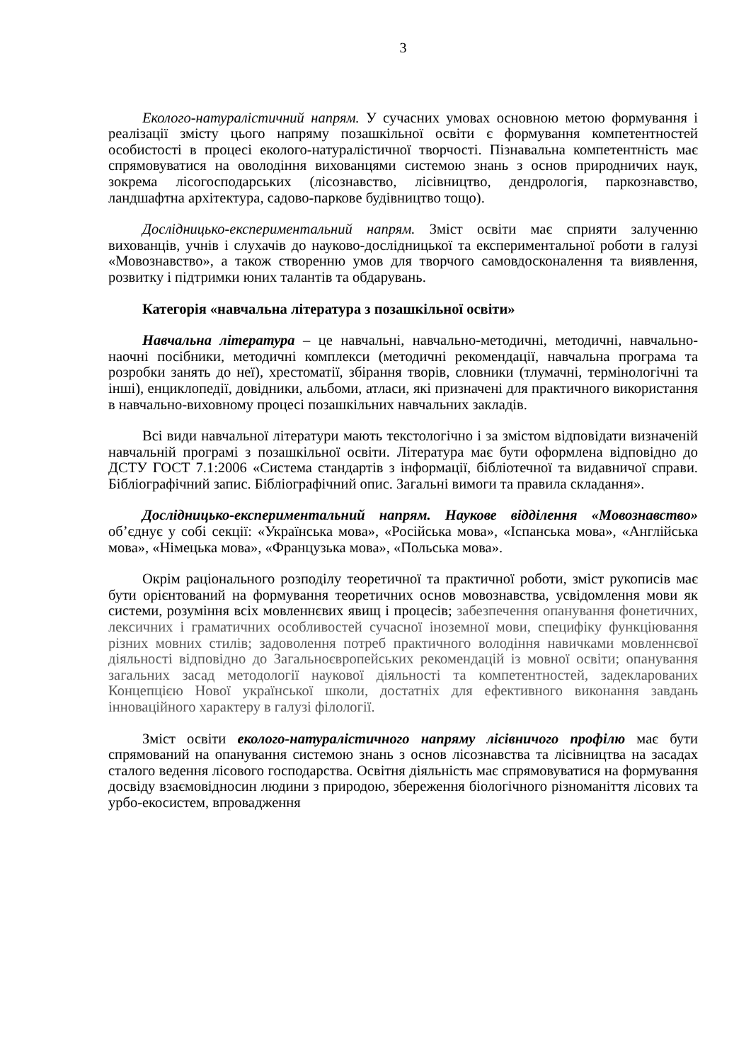3
Еколого-натуралістичний напрям. У сучасних умовах основною метою формування і реалізації змісту цього напряму позашкільної освіти є формування компетентностей особистості в процесі еколого-натуралістичної творчості. Пізнавальна компетентність має спрямовуватися на оволодіння вихованцями системою знань з основ природничих наук, зокрема лісогосподарських (лісознавство, лісівництво, дендрологія, паркознавство, ландшафтна архітектура, садово-паркове будівництво тощо).
Дослідницько-експериментальний напрям. Зміст освіти має сприяти залученню вихованців, учнів і слухачів до науково-дослідницької та експериментальної роботи в галузі «Мовознавство», а також створенню умов для творчого самовдосконалення та виявлення, розвитку і підтримки юних талантів та обдарувань.
Категорія «навчальна література з позашкільної освіти»
Навчальна література – це навчальні, навчально-методичні, методичні, навчально-наочні посібники, методичні комплекси (методичні рекомендації, навчальна програма та розробки занять до неї), хрестоматії, збірання творів, словники (тлумачні, термінологічні та інші), енциклопедії, довідники, альбоми, атласи, які призначені для практичного використання в навчально-виховному процесі позашкільних навчальних закладів.
Всі види навчальної літератури мають текстологічно і за змістом відповідати визначеній навчальній програмі з позашкільної освіти. Література має бути оформлена відповідно до ДСТУ ГОСТ 7.1:2006 «Система стандартів з інформації, бібліотечної та видавничої справи. Бібліографічний запис. Бібліографічний опис. Загальні вимоги та правила складання».
Дослідницько-експериментальний напрям. Наукове відділення «Мовознавство» об’єднує у собі секції: «Українська мова», «Російська мова», «Іспанська мова», «Англійська мова», «Німецька мова», «Французька мова», «Польська мова».
Окрім раціонального розподілу теоретичної та практичної роботи, зміст рукописів має бути орієнтований на формування теоретичних основ мовознавства, усвідомлення мови як системи, розуміння всіх мовленнєвих явищ і процесів; забезпечення опанування фонетичних, лексичних і граматичних особливостей сучасної іноземної мови, специфіку функціювання різних мовних стилів; задоволення потреб практичного володіння навичками мовленнєвої діяльності відповідно до Загальноєвропейських рекомендацій із мовної освіти; опанування загальних засад методології наукової діяльності та компетентностей, задекларованих Концепцією Нової української школи, достатніх для ефективного виконання завдань інноваційного характеру в галузі філології.
Зміст освіти еколого-натуралістичного напряму лісівничого профілю має бути спрямований на опанування системою знань з основ лісознавства та лісівництва на засадах сталого ведення лісового господарства. Освітня діяльність має спрямовуватися на формування досвіду взаємовідносин людини з природою, збереження біологічного різноманіття лісових та урбо-екосистем, впровадження